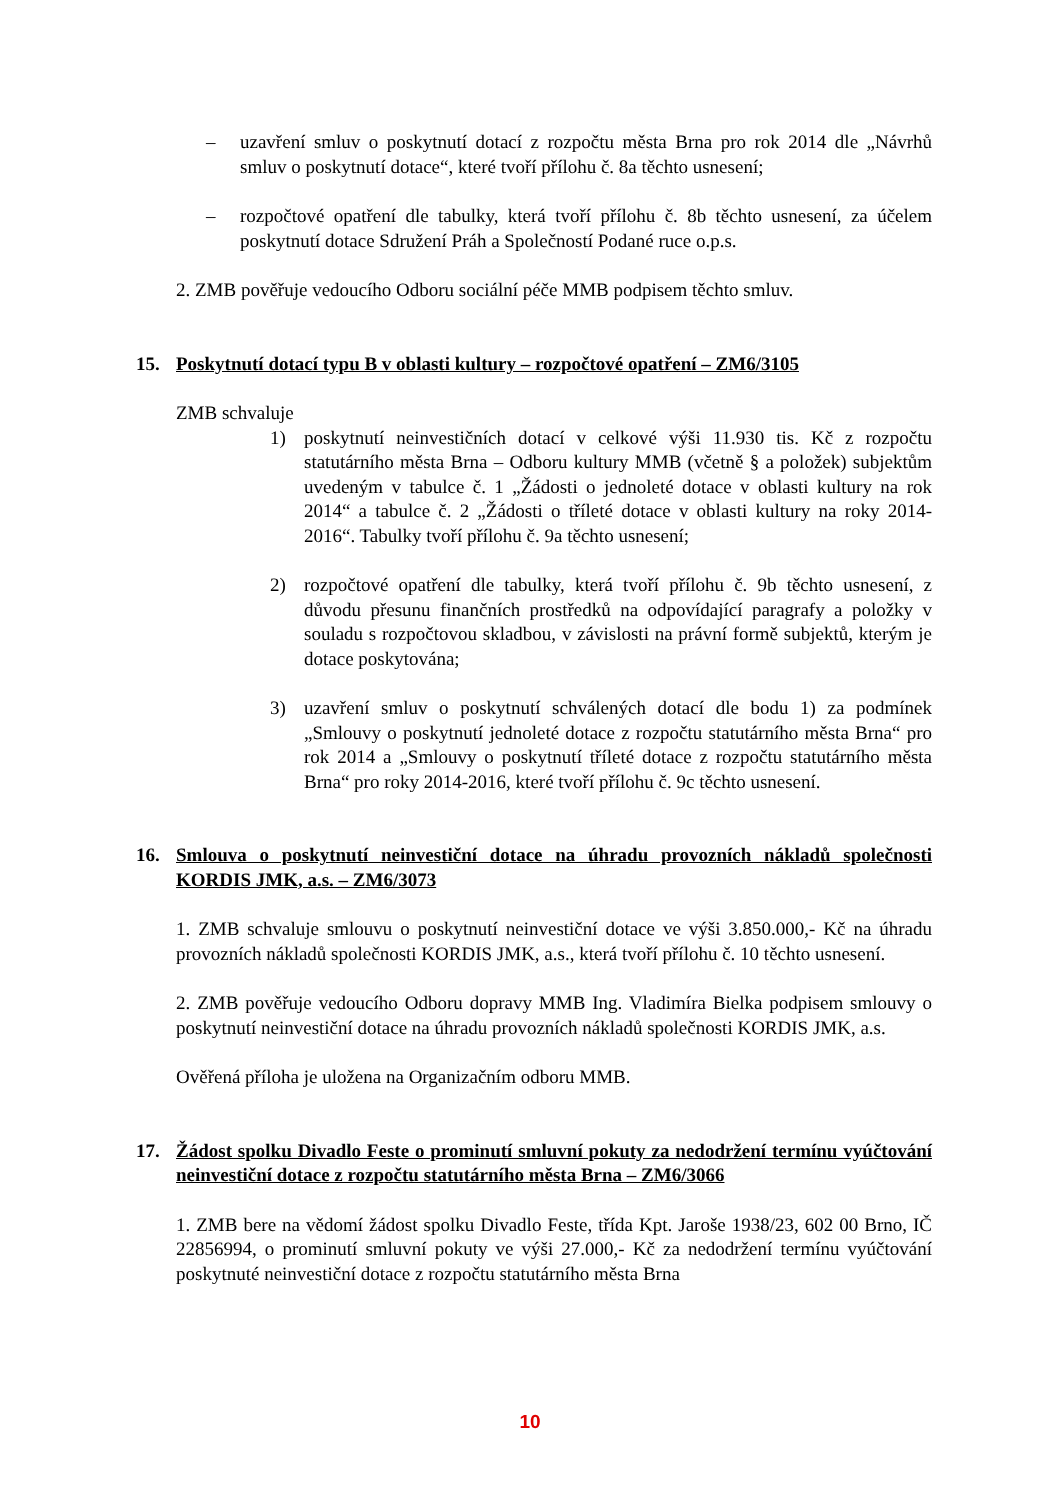– uzavření smluv o poskytnutí dotací z rozpočtu města Brna pro rok 2014 dle „Návrhů smluv o poskytnutí dotace“, které tvoří přílohu č. 8a těchto usnesení;
– rozpočtové opatření dle tabulky, která tvoří přílohu č. 8b těchto usnesení, za účelem poskytnutí dotace Sdružení Práh a Společností Podané ruce o.p.s.
2. ZMB pověřuje vedoucího Odboru sociální péče MMB podpisem těchto smluv.
15. Poskytnutí dotací typu B v oblasti kultury – rozpočtové opatření – ZM6/3105
ZMB schvaluje
1) poskytnutí neinvestičních dotací v celkové výši 11.930 tis. Kč z rozpočtu statutárního města Brna – Odboru kultury MMB (včetně § a položek) subjektům uvedeným v tabulce č. 1 „Žádosti o jednoleté dotace v oblasti kultury na rok 2014“ a tabulce č. 2 „Žádosti o tříleté dotace v oblasti kultury na roky 2014-2016“. Tabulky tvoří přílohu č. 9a těchto usnesení;
2) rozpočtové opatření dle tabulky, která tvoří přílohu č. 9b těchto usnesení, z důvodu přesunu finančních prostředků na odpovídající paragrafy a položky v souladu s rozpočtovou skladbou, v závislosti na právní formě subjektů, kterým je dotace poskytována;
3) uzavření smluv o poskytnutí schválených dotací dle bodu 1) za podmínek „Smlouvy o poskytnutí jednoleté dotace z rozpočtu statutárního města Brna“ pro rok 2014 a „Smlouvy o poskytnutí tříleté dotace z rozpočtu statutárního města Brna“ pro roky 2014-2016, které tvoří přílohu č. 9c těchto usnesení.
16. Smlouva o poskytnutí neinvestiční dotace na úhradu provozních nákladů společnosti KORDIS JMK, a.s. – ZM6/3073
1. ZMB schvaluje smlouvu o poskytnutí neinvestiční dotace ve výši 3.850.000,- Kč na úhradu provozních nákladů společnosti KORDIS JMK, a.s., která tvoří přílohu č. 10 těchto usnesení.
2. ZMB pověřuje vedoucího Odboru dopravy MMB Ing. Vladimíra Bielka podpisem smlouvy o poskytnutí neinvestiční dotace na úhradu provozních nákladů společnosti KORDIS JMK, a.s.
Ověřená příloha je uložena na Organizačním odboru MMB.
17. Žádost spolku Divadlo Feste o prominutí smluvní pokuty za nedodržení termínu vyúčtování neinvestiční dotace z rozpočtu statutárního města Brna – ZM6/3066
1. ZMB bere na vědomí žádost spolku Divadlo Feste, třída Kpt. Jaroše 1938/23, 602 00 Brno, IČ 22856994, o prominutí smluvní pokuty ve výši 27.000,- Kč za nedodržení termínu vyúčtování poskytnuté neinvestiční dotace z rozpočtu statutárního města Brna
10